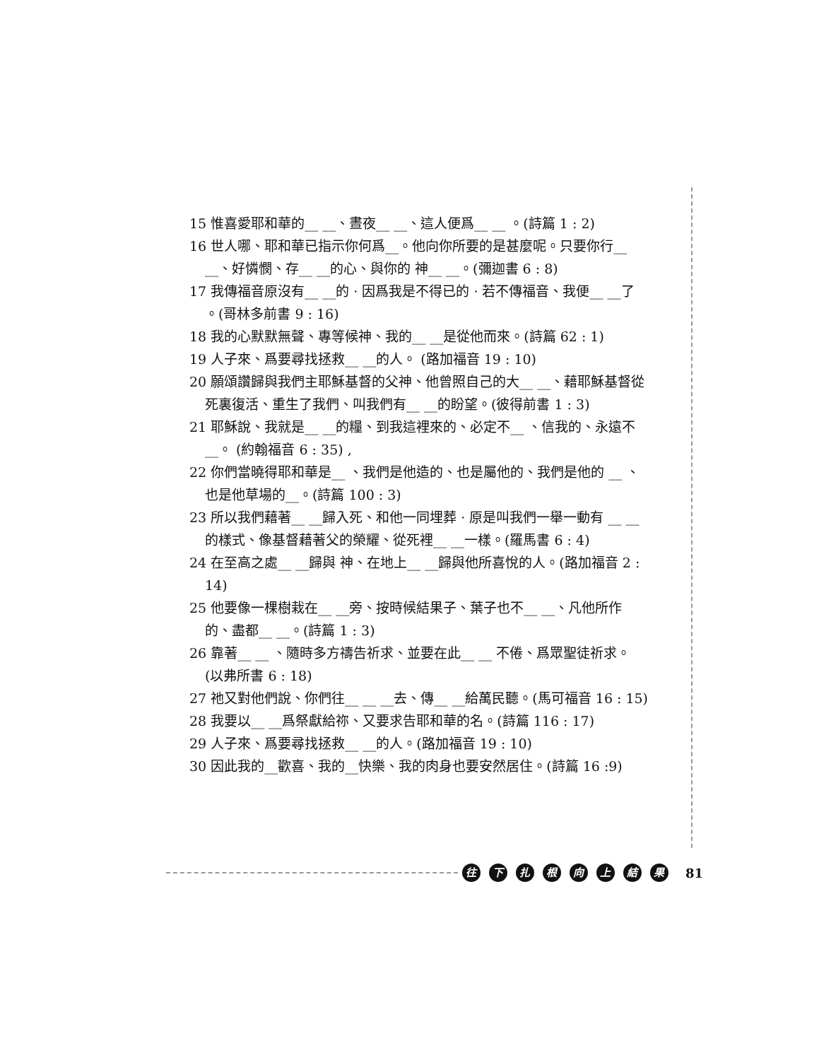15 惟喜愛耶和華的__ __、晝夜__ __、這人便爲__ __ 。(詩篇 1 : 2)
16 世人哪、耶和華已指示你何爲__。他向你所要的是甚麼呢。只要你行__ __、好憐憫、存__ __的心、與你的 神__ __。(彌迦書 6 : 8)
17 我傳福音原沒有__ __的 · 因爲我是不得已的 · 若不傳福音、我便__ __了 。(哥林多前書 9 : 16)
18 我的心默默無聲、專等候神、我的__ __是從他而來。(詩篇 62 : 1)
19 人子來、爲要尋找拯救__ __的人。 (路加福音 19 : 10)
20 願頌讚歸與我們主耶穌基督的父神、他曾照自己的大__ __、藉耶穌基督從死裏復活、重生了我們、叫我們有__ __的盼望。(彼得前書 1 : 3)
21 耶穌說、我就是__ __的糧、到我這裡來的、必定不__ 、信我的、永遠不__。 (約翰福音 6 : 35) ,
22 你們當曉得耶和華是__ 、我們是他造的、也是屬他的、我們是他的 __ 、也是他草場的__。(詩篇 100 : 3)
23 所以我們藉著__ __歸入死、和他一同埋葬 · 原是叫我們一舉一動有 __ __的樣式、像基督藉著父的榮耀、從死裡__ __一樣。(羅馬書 6 : 4)
24 在至高之處__ __歸與 神、在地上__ __歸與他所喜悅的人。(路加福音 2 : 14)
25 他要像一棵樹栽在__ __旁、按時候結果子、葉子也不__ __、凡他所作的、盡都__ __。(詩篇 1 : 3)
26 靠著__ __ 、隨時多方禱告祈求、並要在此__ __ 不倦、爲眾聖徒祈求。(以弗所書 6 : 18)
27 祂又對他們說、你們往__ __ __去、傳__ __給萬民聽。(馬可福音 16 : 15)
28 我要以__ __爲祭獻給祢、又要求告耶和華的名。(詩篇 116 : 17)
29 人子來、爲要尋找拯救__ __的人。(路加福音 19 : 10)
30 因此我的__歡喜、我的__快樂、我的肉身也要安然居住。(詩篇 16 :9)
往下扎根向上結果 81